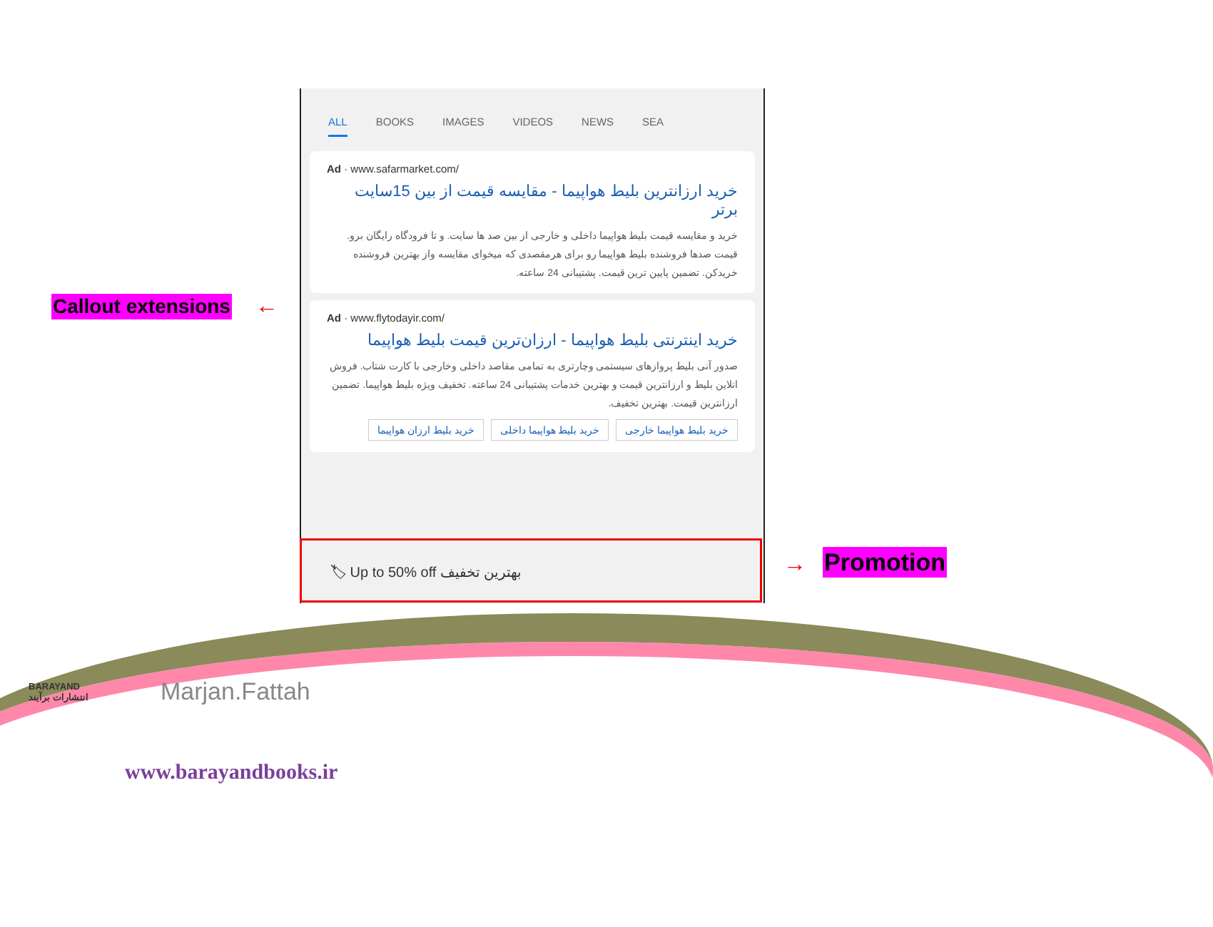ALL BOOKS IMAGES VIDEOS NEWS SEA
Ad · www.safarmarket.com/
خرید ارزانترین بلیط هواپیما - مقایسه قیمت از بین 15سایت برتر
خرید و مقایسه قیمت بلیط هواپیما داخلی و خارجی از بین صد ها سایت. و تا فرودگاه رایگان برو. قیمت صدها فروشنده بلیط هواپیما رو برای هرمقصدی که میخوای مقایسه واز بهترین فروشنده خریدکن. تضمین پایین ترین قیمت. پشتیبانی 24 ساعته.
Ad · www.flytodayir.com/
خرید اینترنتی بلیط هواپیما - ارزان‌ترین قیمت بلیط هواپیما
صدور آنی بلیط پروازهای سیستمی وچارتری به تمامی مقاصد داخلی وخارجی با کارت شتاب. فروش انلاین بلیط و ارزانترین قیمت و بهترین خدمات پشتیبانی 24 ساعته. تخفیف ویژه بلیط هواپیما. تضمین ارزانترین قیمت. بهترین تخفیف.
خرید بلیط هواپیما خارجی خرید بلیط هواپیما داخلی خرید بلیط ارزان هواپیما
🏷 Up to 50% off بهترین تخفیف
Callout extensions ←
→ Promotion
BARAYAND
انتشارات برآیند
Marjan.Fattah
www.barayandbooks.ir